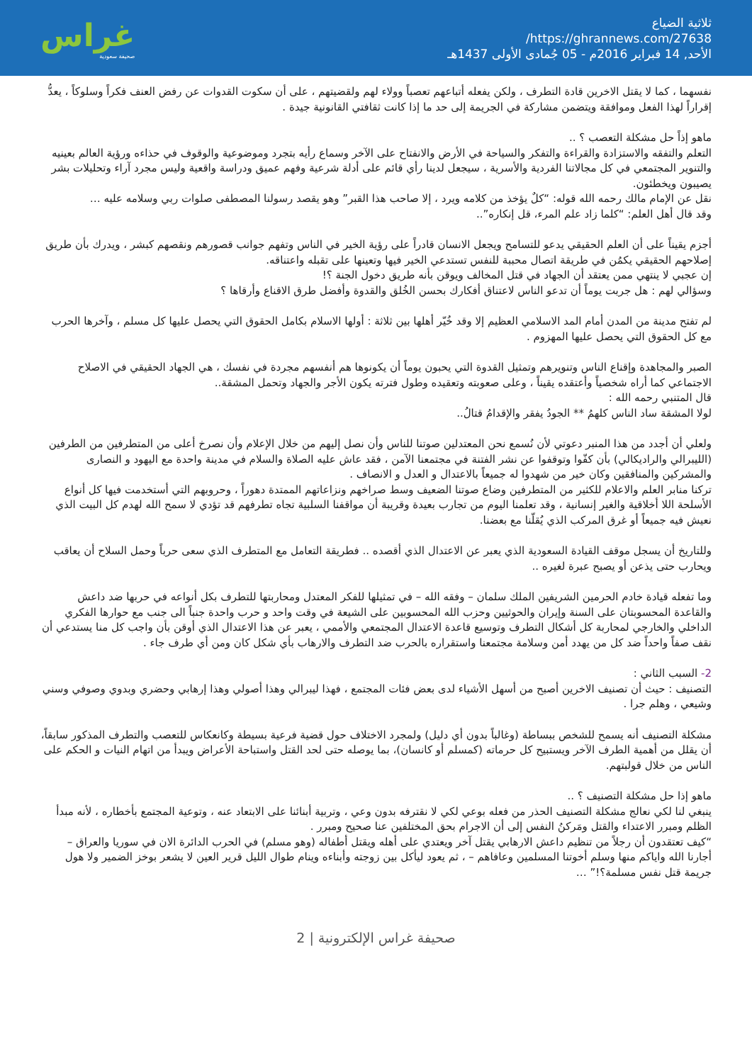ثلاثية الضياع
https://ghrannews.com/27638/
الأحد, 14 فبراير 2016م - 05 جُمادى الأولى 1437هـ
غراس
صحيفة سعودية
نفسهما ، كما لا يقتل الاخرين قادة التطرف ، ولكن يفعله أتباعهم تعصباً وولاء لهم ولقضيتهم ، على أن سكوت القدوات عن رفض العنف فكراً وسلوكاً ، يعدُّ إقراراً لهذا الفعل وموافقة ويتضمن مشاركة في الجريمة إلى حد ما إذا كانت ثقافتي القانونية جيدة .
ماهو إذاً حل مشكلة التعصب ؟ ..
التعلم والتفقه والاستزادة والقراءة والتفكر والسياحة في الأرض والانفتاح على الآخر وسماع رأيه بتجرد وموضوعية والوقوف في حذاءه ورؤية العالم بعينيه والتنوير المجتمعي في كل مجالاتنا الفردية والأسرية ، سيجعل لدينا رأي قائم على أدلة شرعية وفهم عميق ودراسة واقعية وليس مجرد آراء وتحليلات بشر يصيبون ويخطئون.
نقل عن الإمام مالك رحمه الله قوله: “كلٌ يؤخذ من كلامه ويرد ، إلا صاحب هذا القبر” وهو يقصد رسولنا المصطفى صلوات ربي وسلامه عليه …
وقد قال أهل العلم: “كلما زاد علم المرء، قل إنكاره”..
أجزم يقيناً على أن العلم الحقيقي يدعو للتسامح ويجعل الانسان قادراً على رؤية الخير في الناس وتفهم جوانب قصورهم ونقصهم كبشر ، ويدرك بأن طريق إصلاحهم الحقيقي يكمُن في طريقة اتصال محببة للنفس تستدعي الخير فيها وتعينها على تقبله واعتناقه.
إن عجبي لا ينتهي ممن يعتقد أن الجهاد في قتل المخالف ويوقن بأنه طريق دخول الجنة ؟!
وسؤالي لهم : هل جربت يوماً أن تدعو الناس لاعتناق أفكارك بحسن الخُلق والقدوة وأفضل طرق الاقناع وأرقاها ؟
لم تفتح مدينة من المدن أمام المد الاسلامي العظيم إلا وقد خُيّر أهلها بين ثلاثة : أولها الاسلام بكامل الحقوق التي يحصل عليها كل مسلم ، وآخرها الحرب مع كل الحقوق التي يحصل عليها المهزوم .
الصبر والمجاهدة وإقناع الناس وتنويرهم وتمثيل القدوة التي يحبون يوماً أن يكونوها هم أنفسهم مجردة في نفسك ، هي الجهاد الحقيقي في الاصلاح الاجتماعي كما أراه شخصياً وأعتقده يقيناً ، وعلى صعوبته وتعقيده وطول فترته يكون الأجر والجهاد وتحمل المشقة..
قال المتنبي رحمه الله :
لولا المشقة ساد الناس كلهمُ ** الجودُ يفقر والإقدامُ قتالُ..
ولعلي أن أجدد من هذا المنبر دعوتي لأن نُسمع نحن المعتدلين صوتنا للناس وأن نصل إليهم من خلال الإعلام وأن نصرخ أعلى من المتطرفين من الطرفين (الليبرالي والراديكالي) بأن كفّوا وتوقفوا عن نشر الفتنة في مجتمعنا الآمن ، فقد عاش عليه الصلاة والسلام في مدينة واحدة مع اليهود و النصارى والمشركين والمنافقين وكان خير من شهدوا له جميعاً بالاعتدال و العدل و الانصاف .
تركنا منابر العلم والاعلام للكثير من المتطرفين وضاع صوتنا الضعيف وسط صراخهم ونزاعاتهم الممتدة دهوراً ، وحروبهم التي أستخدمت فيها كل أنواع الأسلحة اللا أخلاقية والغير إنسانية ، وقد تعلمنا اليوم من تجارب بعيدة وقريبة أن مواقفنا السلبية تجاه تطرفهم قد تؤدي لا سمح الله لهدم كل البيت الذي نعيش فيه جميعاً أو غرق المركب الذي يُقلّنا مع بعضنا.
وللتاريخ أن يسجل موقف القيادة السعودية الذي يعبر عن الاعتدال الذي أقصده .. فطريقة التعامل مع المتطرف الذي سعى حرباً وحمل السلاح أن يعاقب ويحارب حتى يذعن أو يصبح عبرة لغيره ..
وما تفعله قيادة خادم الحرمين الشريفين الملك سلمان – وفقه الله – في تمثيلها للفكر المعتدل ومحاربتها للتطرف بكل أنواعه في حربها ضد داعش والقاعدة المحسوبتان على السنة وإيران والحوثيين وحزب الله المحسوبين على الشيعة في وقت واحد و حرب واحدة جنباً الى جنب مع حوارها الفكري الداخلي والخارجي لمحاربة كل أشكال التطرف وتوسيع قاعدة الاعتدال المجتمعي والأممي ، يعبر عن هذا الاعتدال الذي أوقن بأن واجب كل منا يستدعي أن نقف صفاً واحداً ضد كل من يهدد أمن وسلامة مجتمعنا واستقراره بالحرب ضد التطرف والارهاب بأي شكل كان ومن أي طرف جاء .
2- السبب الثاني :
التصنيف : حيث أن تصنيف الاخرين أصبح من أسهل الأشياء لدى بعض فئات المجتمع ، فهذا ليبرالي وهذا أصولي وهذا إرهابي وحضري وبدوي وصوفي وسني وشيعي ، وهلم جرا .
مشكلة التصنيف أنه يسمح للشخص ببساطة (وغالباً بدون أي دليل) ولمجرد الاختلاف حول قضية فرعية بسيطة وكانعكاس للتعصب والتطرف المذكور سابقاً، أن يقلل من أهمية الطرف الآخر ويستبيح كل حرماته (كمسلم أو كانسان)، بما يوصله حتى لحد القتل واستباحة الأعراض ويبدأ من اتهام النيات و الحكم على الناس من خلال قولبتهم.
ماهو إذا حل مشكلة التصنيف ؟ ..
ينبغي لنا لكي نعالج مشكلة التصنيف الحذر من فعله بوعي لكي لا نقترفه بدون وعي ، وتربية أبنائنا على الابتعاد عنه ، وتوعية المجتمع بأخطاره ، لأنه مبدأ الظلم ومبرر الاعتداء والقتل ومَركنُ النفس إلى أن الاجرام بحق المختلفين عنا صحيح ومبرر .
“كيف تعتقدون أن رجلاً من تنظيم داعش الارهابي يقتل آخر ويعتدي على أهله ويقتل أطفاله (وهو مسلم) في الحرب الدائرة الان في سوريا والعراق – أجارنا الله واياكم منها وسلم أخوتنا المسلمين وعافاهم – ، ثم يعود ليأكل بين زوجته وأبناءه وينام طوال الليل قرير العين لا يشعر بوخز الضمير ولا هول جريمة قتل نفس مسلمة؟!” …
صحيفة غراس الإلكترونية | 2